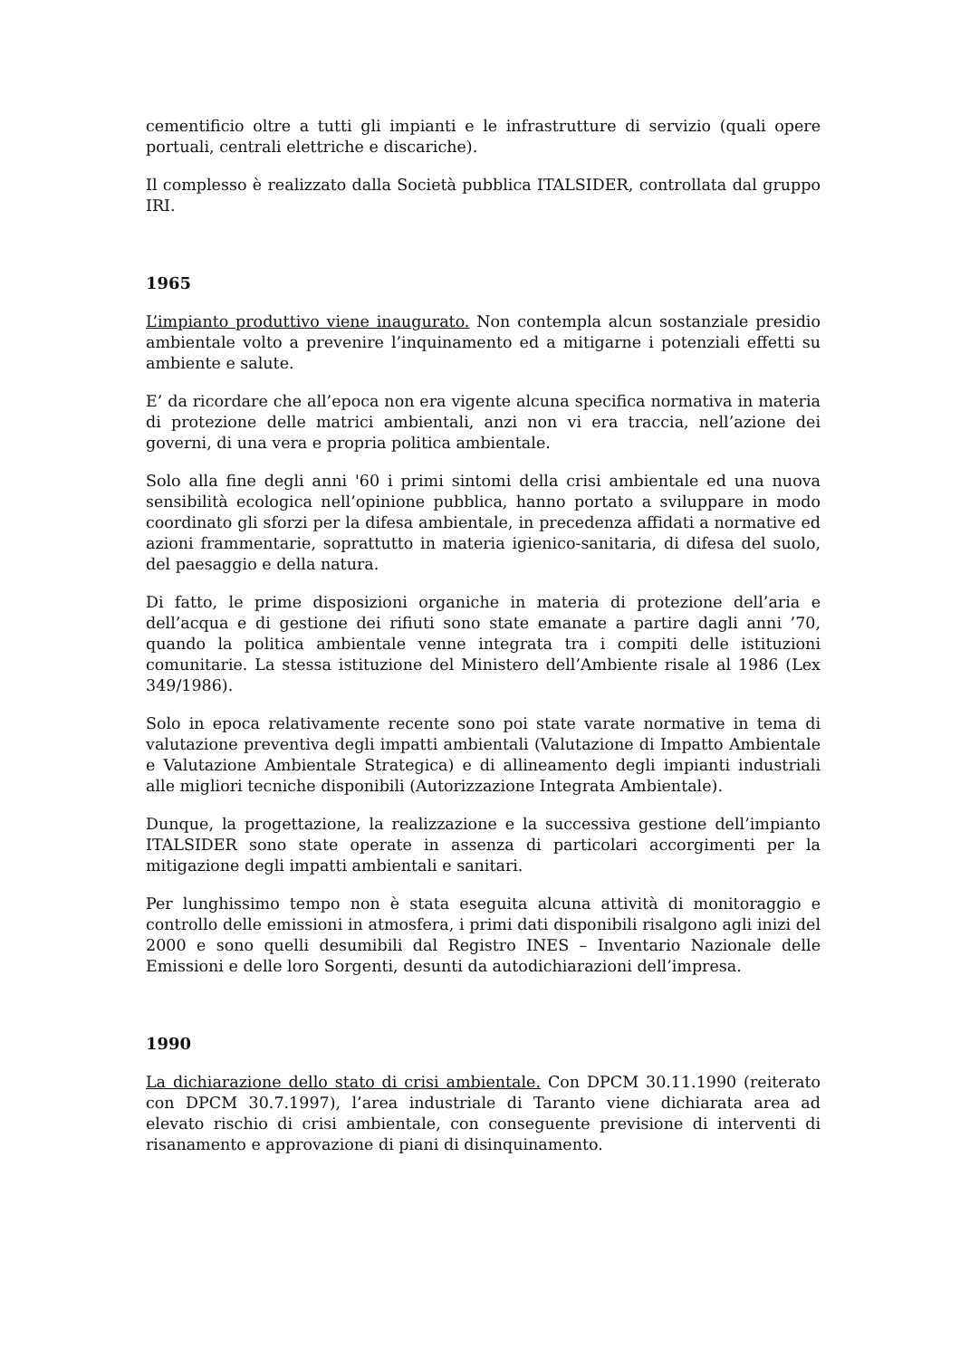cementificio oltre a tutti gli impianti e le infrastrutture di servizio (quali opere portuali, centrali elettriche e discariche).
Il complesso è realizzato dalla Società pubblica ITALSIDER, controllata dal gruppo IRI.
1965
L’impianto produttivo viene inaugurato. Non contempla alcun sostanziale presidio ambientale volto a prevenire l’inquinamento ed a mitigarne i potenziali effetti su ambiente e salute.
E’ da ricordare che all’epoca non era vigente alcuna specifica normativa in materia di protezione delle matrici ambientali, anzi non vi era traccia, nell’azione dei governi, di una vera e propria politica ambientale.
Solo alla fine degli anni '60 i primi sintomi della crisi ambientale ed una nuova sensibilità ecologica nell’opinione pubblica, hanno portato a sviluppare in modo coordinato gli sforzi per la difesa ambientale, in precedenza affidati a normative ed azioni frammentarie, soprattutto in materia igienico-sanitaria, di difesa del suolo, del paesaggio e della natura.
Di fatto, le prime disposizioni organiche in materia di protezione dell’aria e dell’acqua e di gestione dei rifiuti sono state emanate a partire dagli anni ’70, quando la politica ambientale venne integrata tra i compiti delle istituzioni comunitarie. La stessa istituzione del Ministero dell’Ambiente risale al 1986 (Lex 349/1986).
Solo in epoca relativamente recente sono poi state varate normative in tema di valutazione preventiva degli impatti ambientali (Valutazione di Impatto Ambientale e Valutazione Ambientale Strategica) e di allineamento degli impianti industriali alle migliori tecniche disponibili (Autorizzazione Integrata Ambientale).
Dunque, la progettazione, la realizzazione e la successiva gestione dell’impianto ITALSIDER sono state operate in assenza di particolari accorgimenti per la mitigazione degli impatti ambientali e sanitari.
Per lunghissimo tempo non è stata eseguita alcuna attività di monitoraggio e controllo delle emissioni in atmosfera, i primi dati disponibili risalgono agli inizi del 2000 e sono quelli desumibili dal Registro INES – Inventario Nazionale delle Emissioni e delle loro Sorgenti, desunti da autodichiarazioni dell’impresa.
1990
La dichiarazione dello stato di crisi ambientale. Con DPCM 30.11.1990 (reiterato con DPCM 30.7.1997), l’area industriale di Taranto viene dichiarata area ad elevato rischio di crisi ambientale, con conseguente previsione di interventi di risanamento e approvazione di piani di disinquinamento.